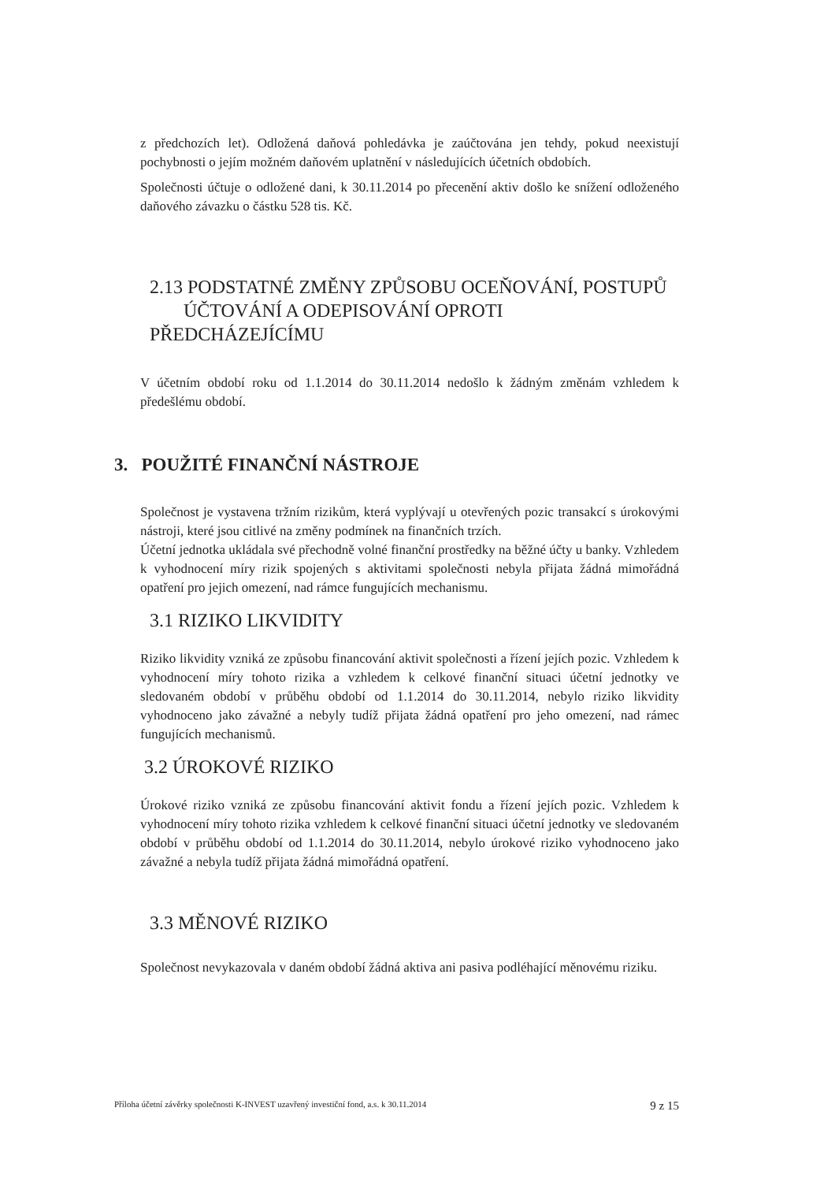z předchozích let). Odložená daňová pohledávka je zaúčtována jen tehdy, pokud neexistují pochybnosti o jejím možném daňovém uplatnění v následujících účetních obdobích.
Společnosti účtuje o odložené dani, k 30.11.2014 po přecenění aktiv došlo ke snížení odloženého daňového závazku o částku 528 tis. Kč.
2.13 PODSTATNÉ ZMĚNY ZPŮSOBU OCEŇOVÁNÍ, POSTUPŮ
ÚČTOVÁNÍ A ODEPISOVÁNÍ OPROTI PŘEDCHÁZEJÍCÍMU
V účetním období roku od 1.1.2014 do 30.11.2014 nedošlo k žádným změnám vzhledem k předešlému období.
3. POUŽITÉ FINANČNÍ NÁSTROJE
Společnost je vystavena tržním rizikům, která vyplývají u otevřených pozic transakcí s úrokovými nástroji, které jsou citlivé na změny podmínek na finančních trzích.
Účetní jednotka ukládala své přechodně volné finanční prostředky na běžné účty u banky. Vzhledem k vyhodnocení míry rizik spojených s aktivitami společnosti nebyla přijata žádná mimořádná opatření pro jejich omezení, nad rámce fungujících mechanismu.
3.1 RIZIKO LIKVIDITY
Riziko likvidity vzniká ze způsobu financování aktivit společnosti a řízení jejích pozic. Vzhledem k vyhodnocení míry tohoto rizika a vzhledem k celkové finanční situaci účetní jednotky ve sledovaném období v průběhu období od 1.1.2014 do 30.11.2014, nebylo riziko likvidity vyhodnoceno jako závažné a nebyly tudíž přijata žádná opatření pro jeho omezení, nad rámec fungujících mechanismů.
3.2 ÚROKOVÉ RIZIKO
Úrokové riziko vzniká ze způsobu financování aktivit fondu a řízení jejích pozic. Vzhledem k vyhodnocení míry tohoto rizika vzhledem k celkové finanční situaci účetní jednotky ve sledovaném období v průběhu období od 1.1.2014 do 30.11.2014, nebylo úrokové riziko vyhodnoceno jako závažné a nebyla tudíž přijata žádná mimořádná opatření.
3.3 MĚNOVÉ RIZIKO
Společnost nevykazovala v daném období žádná aktiva ani pasiva podléhající měnovému riziku.
Příloha účetní závěrky společnosti K-INVEST uzavřený investiční fond, a.s. k 30.11.2014 9 z 15